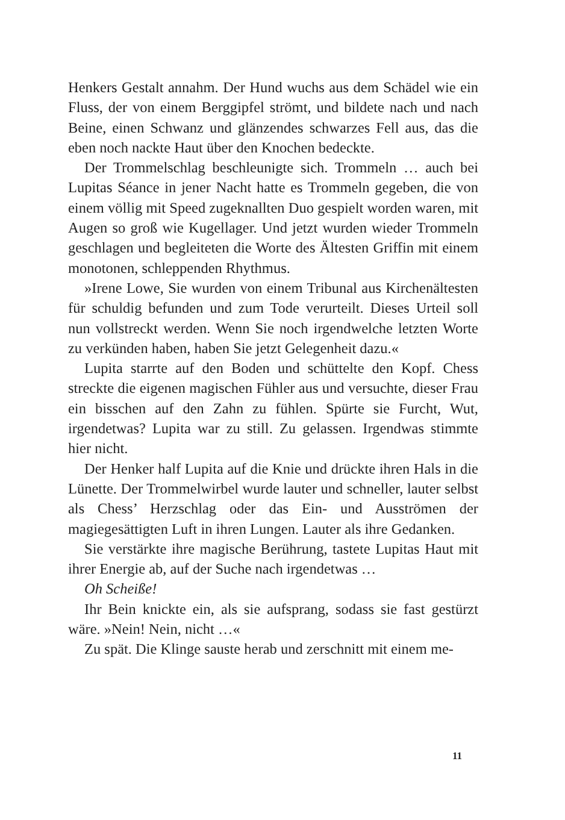Henkers Gestalt annahm. Der Hund wuchs aus dem Schädel wie ein Fluss, der von einem Berggipfel strömt, und bildete nach und nach Beine, einen Schwanz und glänzendes schwarzes Fell aus, das die eben noch nackte Haut über den Knochen bedeckte.
Der Trommelschlag beschleunigte sich. Trommeln … auch bei Lupitas Séance in jener Nacht hatte es Trommeln gegeben, die von einem völlig mit Speed zugeknallten Duo gespielt worden waren, mit Augen so groß wie Kugellager. Und jetzt wurden wieder Trommeln geschlagen und begleiteten die Worte des Ältesten Griffin mit einem monotonen, schleppenden Rhythmus.
»Irene Lowe, Sie wurden von einem Tribunal aus Kirchenältesten für schuldig befunden und zum Tode verurteilt. Dieses Urteil soll nun vollstreckt werden. Wenn Sie noch irgendwelche letzten Worte zu verkünden haben, haben Sie jetzt Gelegenheit dazu.«
Lupita starrte auf den Boden und schüttelte den Kopf. Chess streckte die eigenen magischen Fühler aus und versuchte, dieser Frau ein bisschen auf den Zahn zu fühlen. Spürte sie Furcht, Wut, irgendetwas? Lupita war zu still. Zu gelassen. Irgendwas stimmte hier nicht.
Der Henker half Lupita auf die Knie und drückte ihren Hals in die Lünette. Der Trommelwirbel wurde lauter und schneller, lauter selbst als Chess’ Herzschlag oder das Ein- und Ausströmen der magiegesättigten Luft in ihren Lungen. Lauter als ihre Gedanken.
Sie verstärkte ihre magische Berührung, tastete Lupitas Haut mit ihrer Energie ab, auf der Suche nach irgendetwas …
Oh Scheiße!
Ihr Bein knickte ein, als sie aufsprang, sodass sie fast gestürzt wäre. »Nein! Nein, nicht …«
Zu spät. Die Klinge sauste herab und zerschnitt mit einem me-
11